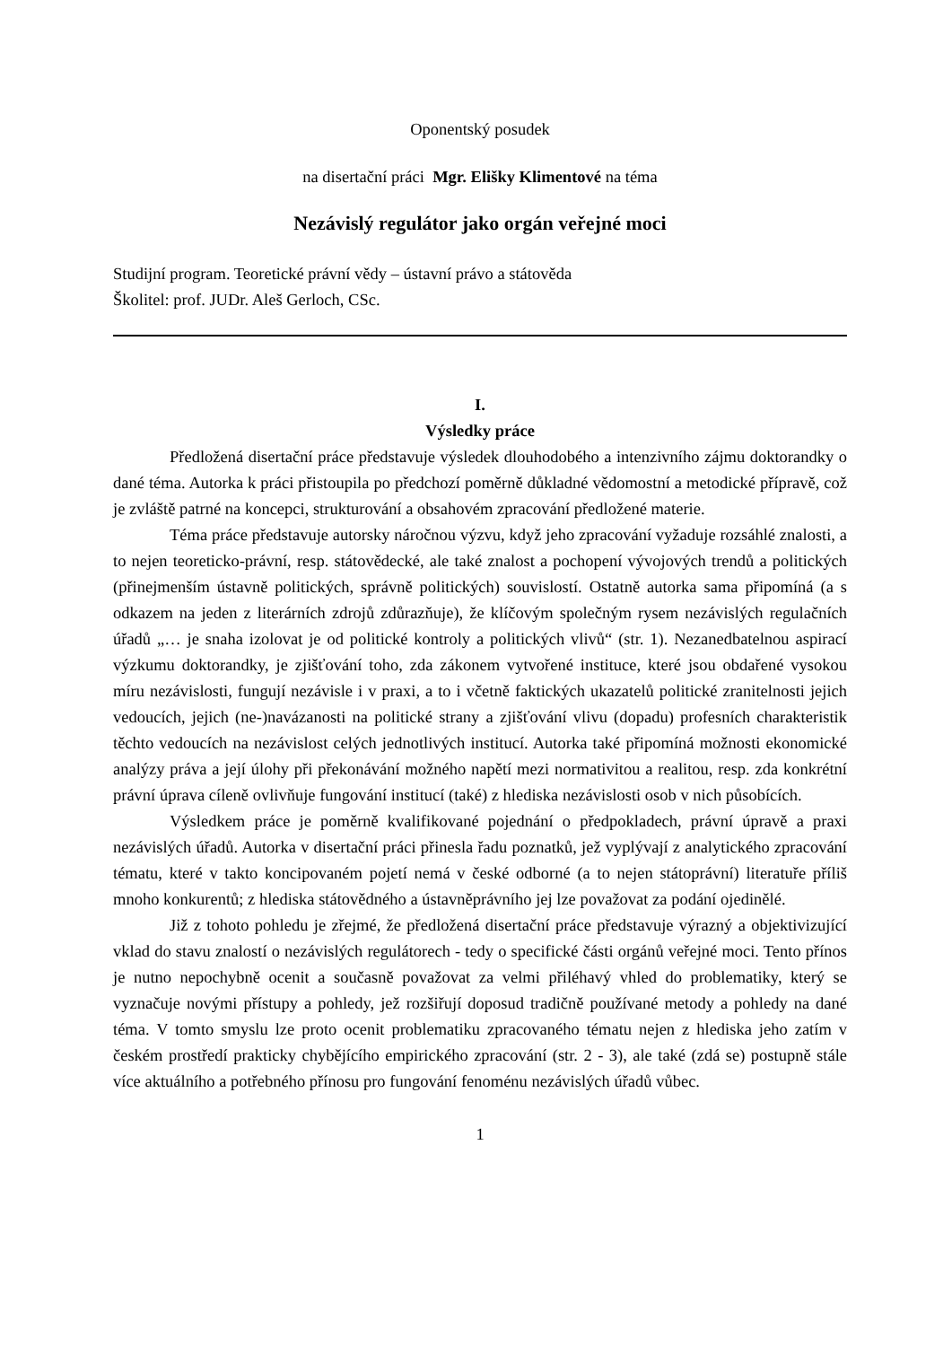Oponentský posudek
na disertační práci Mgr. Elišky Klimentové na téma
Nezávislý regulátor jako orgán veřejné moci
Studijní program. Teoretické právní vědy – ústavní právo a státověda
Školitel: prof. JUDr. Aleš Gerloch, CSc.
I.
Výsledky práce
Předložená disertační práce představuje výsledek dlouhodobého a intenzivního zájmu doktorandky o dané téma. Autorka k práci přistoupila po předchozí poměrně důkladné vědomostní a metodické přípravě, což je zvláště patrné na koncepci, strukturování a obsahovém zpracování předložené materie.
Téma práce představuje autorsky náročnou výzvu, když jeho zpracování vyžaduje rozsáhlé znalosti, a to nejen teoreticko-právní, resp. státovědecké, ale také znalost a pochopení vývojových trendů a politických (přinejmenším ústavně politických, správně politických) souvislostí. Ostatně autorka sama připomíná (a s odkazem na jeden z literárních zdrojů zdůrazňuje), že klíčovým společným rysem nezávislých regulačních úřadů „… je snaha izolovat je od politické kontroly a politických vlivů“ (str. 1). Nezanedbatelnou aspirací výzkumu doktorandky, je zjišťování toho, zda zákonem vytvořené instituce, které jsou obdařené vysokou míru nezávislosti, fungují nezávisle i v praxi, a to i včetně faktických ukazatelů politické zranitelnosti jejich vedoucích, jejich (ne-)navázanosti na politické strany a zjišťování vlivu (dopadu) profesních charakteristik těchto vedoucích na nezávislost celých jednotlivých institucí. Autorka také připomíná možnosti ekonomické analýzy práva a její úlohy při překonávání možného napětí mezi normativitou a realitou, resp. zda konkrétní právní úprava cíleně ovlivňuje fungování institucí (také) z hlediska nezávislosti osob v nich působících.
Výsledkem práce je poměrně kvalifikované pojednání o předpokladech, právní úpravě a praxi nezávislých úřadů. Autorka v disertační práci přinesla řadu poznatků, jež vyplývají z analytického zpracování tématu, které v takto koncipovaném pojetí nemá v české odborné (a to nejen státoprávní) literatuře příliš mnoho konkurentů; z hlediska státovědného a ústavněprávního jej lze považovat za podání ojedinělé.
Již z tohoto pohledu je zřejmé, že předložená disertační práce představuje výrazný a objektivizující vklad do stavu znalostí o nezávislých regulátorech - tedy o specifické části orgánů veřejné moci. Tento přínos je nutno nepochybně ocenit a současně považovat za velmi přiléhavý vhled do problematiky, který se vyznačuje novými přístupy a pohledy, jež rozšiřují doposud tradičně používané metody a pohledy na dané téma. V tomto smyslu lze proto ocenit problematiku zpracovaného tématu nejen z hlediska jeho zatím v českém prostředí prakticky chybějícího empirického zpracování (str. 2 - 3), ale také (zdá se) postupně stále více aktuálního a potřebného přínosu pro fungování fenoménu nezávislých úřadů vůbec.
1